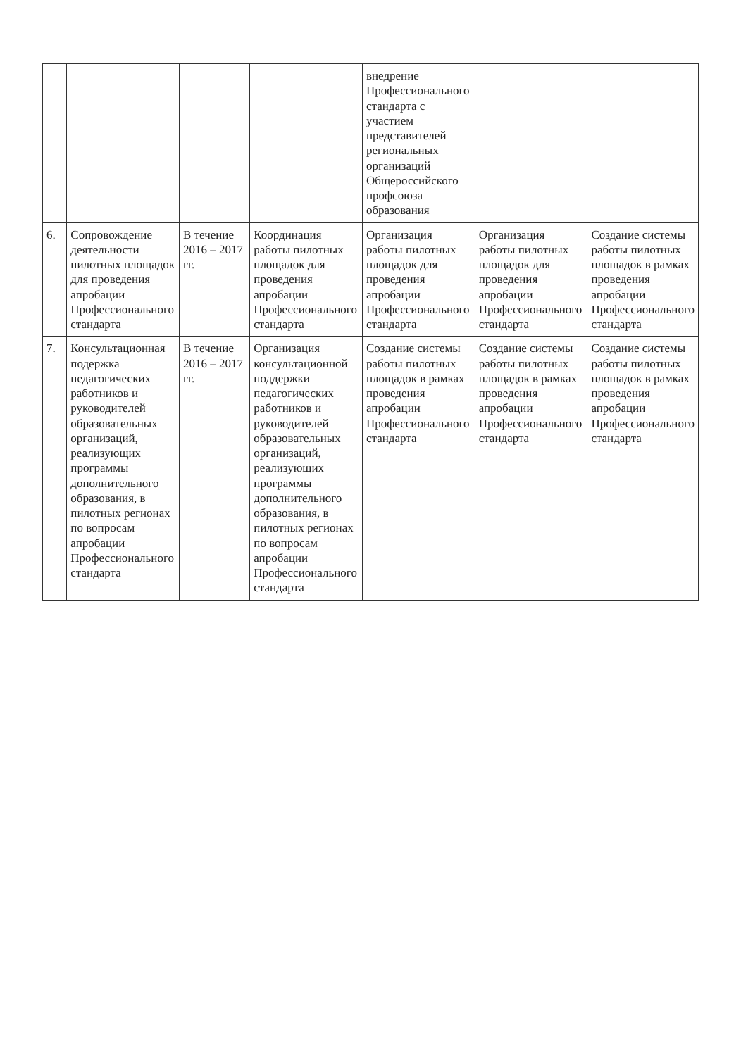| | | | | внедрение Профессионального стандарта с участием представителей региональных организаций Общероссийского профсоюза образования | | |
| 6. | Сопровождение деятельности пилотных площадок для проведения апробации Профессионального стандарта | В течение 2016 – 2017 гг. | Координация работы пилотных площадок для проведения апробации Профессионального стандарта | Организация работы пилотных площадок для проведения апробации Профессионального стандарта | Организация работы пилотных площадок для проведения апробации Профессионального стандарта | Создание системы работы пилотных площадок в рамках проведения апробации Профессионального стандарта |
| 7. | Консультационная подержка педагогических работников и руководителей образовательных организаций, реализующих программы дополнительного образования, в пилотных регионах по вопросам апробации Профессионального стандарта | В течение 2016 – 2017 гг. | Организация консультационной поддержки педагогических работников и руководителей образовательных организаций, реализующих программы дополнительного образования, в пилотных регионах по вопросам апробации Профессионального стандарта | Создание системы работы пилотных площадок в рамках проведения апробации Профессионального стандарта | Создание системы работы пилотных площадок в рамках проведения апробации Профессионального стандарта | Создание системы работы пилотных площадок в рамках проведения апробации Профессионального стандарта |